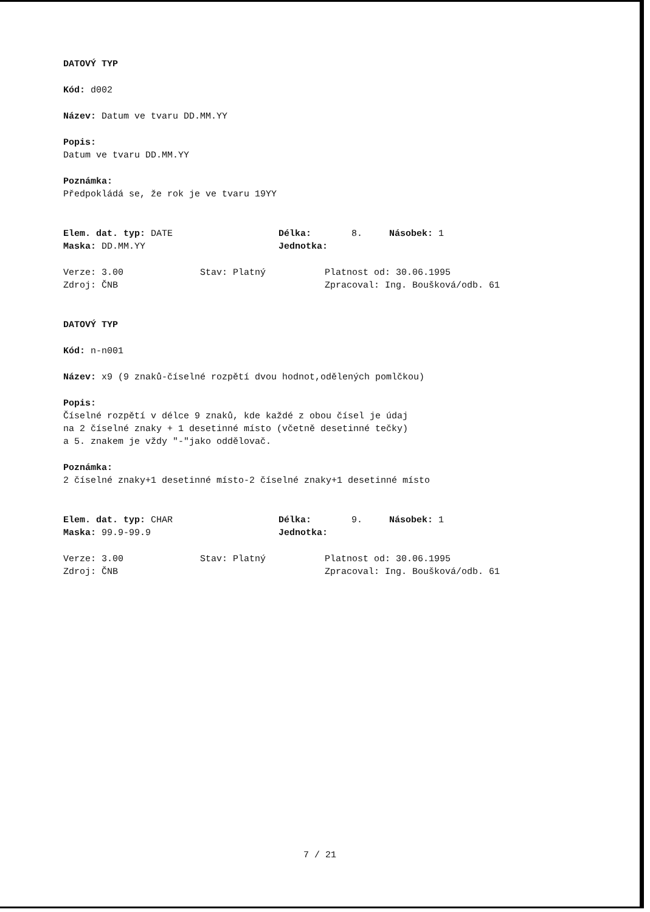DATOVÝ TYP
Kód: d002
Název: Datum ve tvaru DD.MM.YY
Popis:
Datum ve tvaru DD.MM.YY
Poznámka:
Předpokládá se, že rok je ve tvaru 19YY
Elem. dat. typ: DATE Délka: 8. Násobek: 1
Maska: DD.MM.YY Jednotka:
Verze: 3.00 Stav: Platný Platnost od: 30.06.1995
Zdroj: ČNB Zpracoval: Ing. Boušková/odb. 61
DATOVÝ TYP
Kód: n-n001
Název: x9 (9 znaků-číselné rozpětí dvou hodnot,odělených pomlčkou)
Popis:
Číselné rozpětí v délce 9 znaků, kde každé z obou čísel je údaj
na 2 číselné znaky + 1 desetinné místo (včetně desetinné tečky)
a 5. znakem je vždy "-"jako oddělovač.
Poznámka:
2 číselné znaky+1 desetinné místo-2 číselné znaky+1 desetinné místo
Elem. dat. typ: CHAR Délka: 9. Násobek: 1
Maska: 99.9-99.9 Jednotka:
Verze: 3.00 Stav: Platný Platnost od: 30.06.1995
Zdroj: ČNB Zpracoval: Ing. Boušková/odb. 61
7 / 21